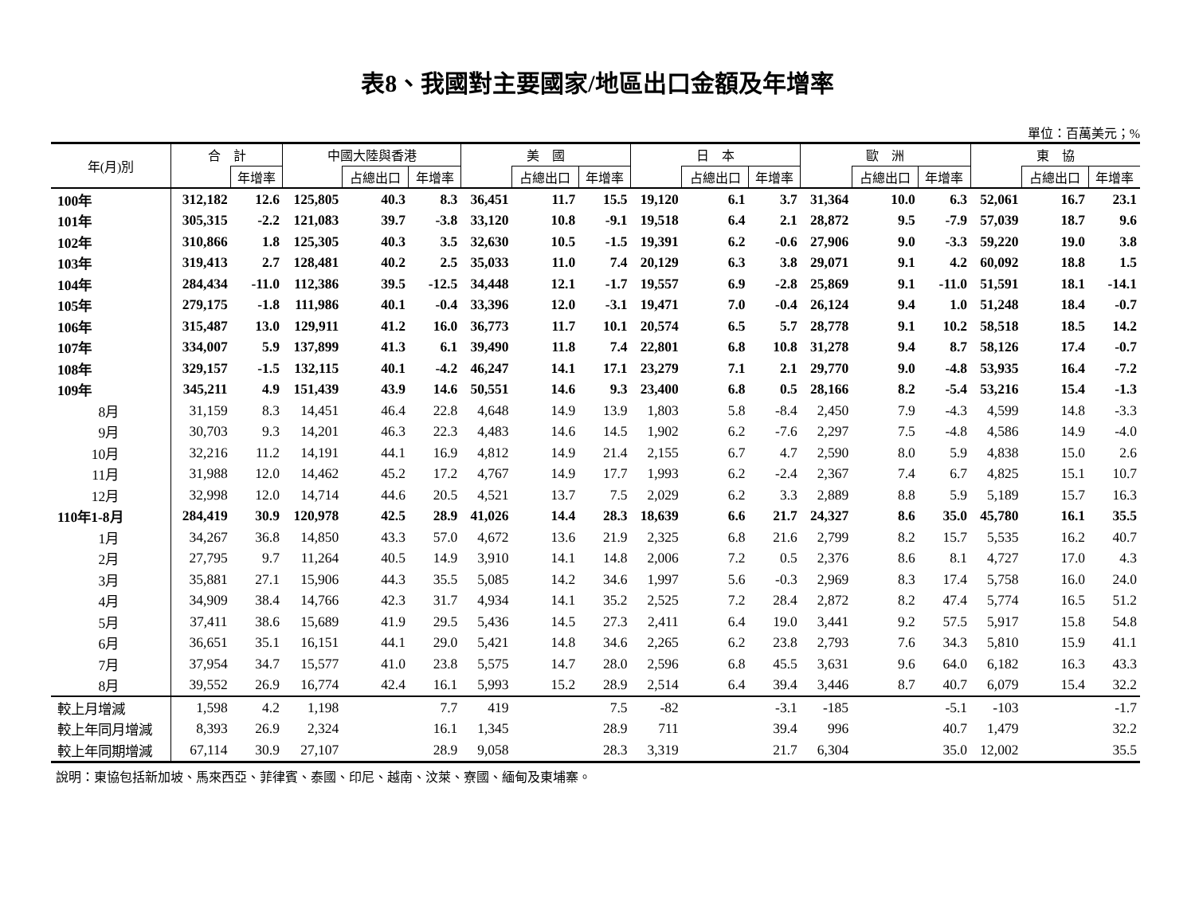表8、我國對主要國家/地區出口金額及年增率
單位：百萬美元；%
| 年(月)別 | 合 計 | | 中國大陸與香港 | | | 美 國 | | | 日 本 | | | 歐 洲 | | | 東 協 | | |
| --- | --- | --- | --- | --- | --- | --- | --- | --- | --- | --- | --- | --- | --- | --- | --- | --- | --- |
| | | 年增率 | | 占總出口 | 年增率 | | 占總出口 | 年增率 | | 占總出口 | 年增率 | | 占總出口 | 年增率 | | 占總出口 | 年增率 |
| 100年 | 312,182 | 12.6 | 125,805 | 40.3 | 8.3 | 36,451 | 11.7 | 15.5 | 19,120 | 6.1 | 3.7 | 31,364 | 10.0 | 6.3 | 52,061 | 16.7 | 23.1 |
| 101年 | 305,315 | -2.2 | 121,083 | 39.7 | -3.8 | 33,120 | 10.8 | -9.1 | 19,518 | 6.4 | 2.1 | 28,872 | 9.5 | -7.9 | 57,039 | 18.7 | 9.6 |
| 102年 | 310,866 | 1.8 | 125,305 | 40.3 | 3.5 | 32,630 | 10.5 | -1.5 | 19,391 | 6.2 | -0.6 | 27,906 | 9.0 | -3.3 | 59,220 | 19.0 | 3.8 |
| 103年 | 319,413 | 2.7 | 128,481 | 40.2 | 2.5 | 35,033 | 11.0 | 7.4 | 20,129 | 6.3 | 3.8 | 29,071 | 9.1 | 4.2 | 60,092 | 18.8 | 1.5 |
| 104年 | 284,434 | -11.0 | 112,386 | 39.5 | -12.5 | 34,448 | 12.1 | -1.7 | 19,557 | 6.9 | -2.8 | 25,869 | 9.1 | -11.0 | 51,591 | 18.1 | -14.1 |
| 105年 | 279,175 | -1.8 | 111,986 | 40.1 | -0.4 | 33,396 | 12.0 | -3.1 | 19,471 | 7.0 | -0.4 | 26,124 | 9.4 | 1.0 | 51,248 | 18.4 | -0.7 |
| 106年 | 315,487 | 13.0 | 129,911 | 41.2 | 16.0 | 36,773 | 11.7 | 10.1 | 20,574 | 6.5 | 5.7 | 28,778 | 9.1 | 10.2 | 58,518 | 18.5 | 14.2 |
| 107年 | 334,007 | 5.9 | 137,899 | 41.3 | 6.1 | 39,490 | 11.8 | 7.4 | 22,801 | 6.8 | 10.8 | 31,278 | 9.4 | 8.7 | 58,126 | 17.4 | -0.7 |
| 108年 | 329,157 | -1.5 | 132,115 | 40.1 | -4.2 | 46,247 | 14.1 | 17.1 | 23,279 | 7.1 | 2.1 | 29,770 | 9.0 | -4.8 | 53,935 | 16.4 | -7.2 |
| 109年 | 345,211 | 4.9 | 151,439 | 43.9 | 14.6 | 50,551 | 14.6 | 9.3 | 23,400 | 6.8 | 0.5 | 28,166 | 8.2 | -5.4 | 53,216 | 15.4 | -1.3 |
| 8月 | 31,159 | 8.3 | 14,451 | 46.4 | 22.8 | 4,648 | 14.9 | 13.9 | 1,803 | 5.8 | -8.4 | 2,450 | 7.9 | -4.3 | 4,599 | 14.8 | -3.3 |
| 9月 | 30,703 | 9.3 | 14,201 | 46.3 | 22.3 | 4,483 | 14.6 | 14.5 | 1,902 | 6.2 | -7.6 | 2,297 | 7.5 | -4.8 | 4,586 | 14.9 | -4.0 |
| 10月 | 32,216 | 11.2 | 14,191 | 44.1 | 16.9 | 4,812 | 14.9 | 21.4 | 2,155 | 6.7 | 4.7 | 2,590 | 8.0 | 5.9 | 4,838 | 15.0 | 2.6 |
| 11月 | 31,988 | 12.0 | 14,462 | 45.2 | 17.2 | 4,767 | 14.9 | 17.7 | 1,993 | 6.2 | -2.4 | 2,367 | 7.4 | 6.7 | 4,825 | 15.1 | 10.7 |
| 12月 | 32,998 | 12.0 | 14,714 | 44.6 | 20.5 | 4,521 | 13.7 | 7.5 | 2,029 | 6.2 | 3.3 | 2,889 | 8.8 | 5.9 | 5,189 | 15.7 | 16.3 |
| 110年1-8月 | 284,419 | 30.9 | 120,978 | 42.5 | 28.9 | 41,026 | 14.4 | 28.3 | 18,639 | 6.6 | 21.7 | 24,327 | 8.6 | 35.0 | 45,780 | 16.1 | 35.5 |
| 1月 | 34,267 | 36.8 | 14,850 | 43.3 | 57.0 | 4,672 | 13.6 | 21.9 | 2,325 | 6.8 | 21.6 | 2,799 | 8.2 | 15.7 | 5,535 | 16.2 | 40.7 |
| 2月 | 27,795 | 9.7 | 11,264 | 40.5 | 14.9 | 3,910 | 14.1 | 14.8 | 2,006 | 7.2 | 0.5 | 2,376 | 8.6 | 8.1 | 4,727 | 17.0 | 4.3 |
| 3月 | 35,881 | 27.1 | 15,906 | 44.3 | 35.5 | 5,085 | 14.2 | 34.6 | 1,997 | 5.6 | -0.3 | 2,969 | 8.3 | 17.4 | 5,758 | 16.0 | 24.0 |
| 4月 | 34,909 | 38.4 | 14,766 | 42.3 | 31.7 | 4,934 | 14.1 | 35.2 | 2,525 | 7.2 | 28.4 | 2,872 | 8.2 | 47.4 | 5,774 | 16.5 | 51.2 |
| 5月 | 37,411 | 38.6 | 15,689 | 41.9 | 29.5 | 5,436 | 14.5 | 27.3 | 2,411 | 6.4 | 19.0 | 3,441 | 9.2 | 57.5 | 5,917 | 15.8 | 54.8 |
| 6月 | 36,651 | 35.1 | 16,151 | 44.1 | 29.0 | 5,421 | 14.8 | 34.6 | 2,265 | 6.2 | 23.8 | 2,793 | 7.6 | 34.3 | 5,810 | 15.9 | 41.1 |
| 7月 | 37,954 | 34.7 | 15,577 | 41.0 | 23.8 | 5,575 | 14.7 | 28.0 | 2,596 | 6.8 | 45.5 | 3,631 | 9.6 | 64.0 | 6,182 | 16.3 | 43.3 |
| 8月 | 39,552 | 26.9 | 16,774 | 42.4 | 16.1 | 5,993 | 15.2 | 28.9 | 2,514 | 6.4 | 39.4 | 3,446 | 8.7 | 40.7 | 6,079 | 15.4 | 32.2 |
| 較上月增減 | 1,598 | 4.2 | 1,198 | | 7.7 | 419 | | 7.5 | -82 | | -3.1 | -185 | | -5.1 | -103 | | -1.7 |
| 較上年同月增減 | 8,393 | 26.9 | 2,324 | | 16.1 | 1,345 | | 28.9 | 711 | | 39.4 | 996 | | 40.7 | 1,479 | | 32.2 |
| 較上年同期增減 | 67,114 | 30.9 | 27,107 | | 28.9 | 9,058 | | 28.3 | 3,319 | | 21.7 | 6,304 | | 35.0 | 12,002 | | 35.5 |
說明：東協包括新加坡、馬來西亞、菲律賓、泰國、印尼、越南、汶萊、寮國、緬甸及東埔寨。